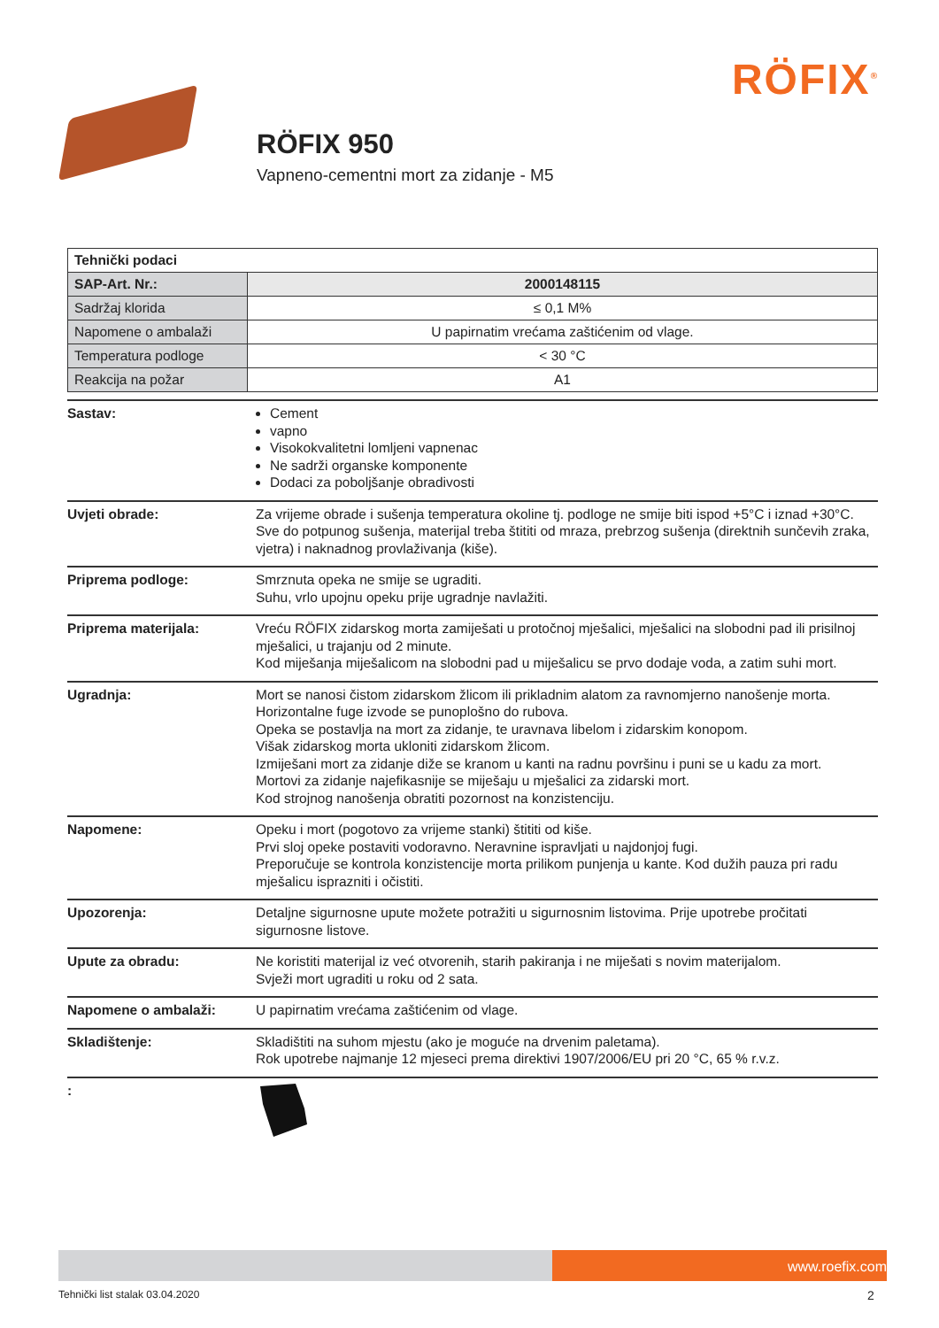RÖFIX<sup>®</sup>
RÖFIX 950
Vapneno-cementni mort za zidanje - M5
| Tehnički podaci | |
| SAP-Art. Nr.: | 2000148115 |
| Sadržaj klorida | ≤ 0,1 M% |
| Napomene o ambalaži | U papirnatim vrećama zaštićenim od vlage. |
| Temperatura podloge | < 30 °C |
| Reakcija na požar | A1 |
Sastav: Cement
vapno
Visokokvalitetni lomljeni vapnenac
Ne sadrži organske komponente
Dodaci za poboljšanje obradivosti
Uvjeti obrade: Za vrijeme obrade i sušenja temperatura okoline tj. podloge ne smije biti ispod +5°C i iznad +30°C.
Sve do potpunog sušenja, materijal treba štititi od mraza, prebrzog sušenja (direktnih sunčevih zraka, vjetra) i naknadnog provlaživanja (kiše).
Priprema podloge: Smrznuta opeka ne smije se ugraditi.
Suhu, vrlo upojnu opeku prije ugradnje navlažiti.
Priprema materijala: Vreću RÖFIX zidarskog morta zamiješati u protočnoj mješalici, mješalici na slobodni pad ili prisilnoj mješalici, u trajanju od 2 minute.
Kod miješanja miješalicom na slobodni pad u miješalicu se prvo dodaje voda, a zatim suhi mort.
Ugradnja: Mort se nanosi čistom zidarskom žlicom ili prikladnim alatom za ravnomjerno nanošenje morta.
Horizontalne fuge izvode se punoplošno do rubova.
Opeka se postavlja na mort za zidanje, te uravnava libelom i zidarskim konopom.
Višak zidarskog morta ukloniti zidarskom žlicom.
Izmiješani mort za zidanje diže se kranom u kanti na radnu površinu i puni se u kadu za mort.
Mortovi za zidanje najefikasnije se miješaju u mješalici za zidarski mort.
Kod strojnog nanošenja obratiti pozornost na konzistenciju.
Napomene: Opeku i mort (pogotovo za vrijeme stanki) štititi od kiše.
Prvi sloj opeke postaviti vodoravno. Neravnine ispravljati u najdonjoj fugi.
Preporučuje se kontrola konzistencije morta prilikom punjenja u kante. Kod dužih pauza pri radu mješalicu isprazniti i očistiti.
Upozorenja: Detaljne sigurnosne upute možete potražiti u sigurnosnim listovima. Prije upotrebe pročitati sigurnosne listove.
Upute za obradu: Ne koristiti materijal iz već otvorenih, starih pakiranja i ne miješati s novim materijalom.
Svježi mort ugraditi u roku od 2 sata.
Napomene o ambalaži: U papirnatim vrećama zaštićenim od vlage.
Skladištenje: Skladištiti na suhom mjestu (ako je moguće na drvenim paletama).
Rok upotrebe najmanje 12 mjeseci prema direktivi 1907/2006/EU pri 20 °C, 65 % r.v.z.
:
www.roefix.com
Tehnički list stalak 03.04.2020
2